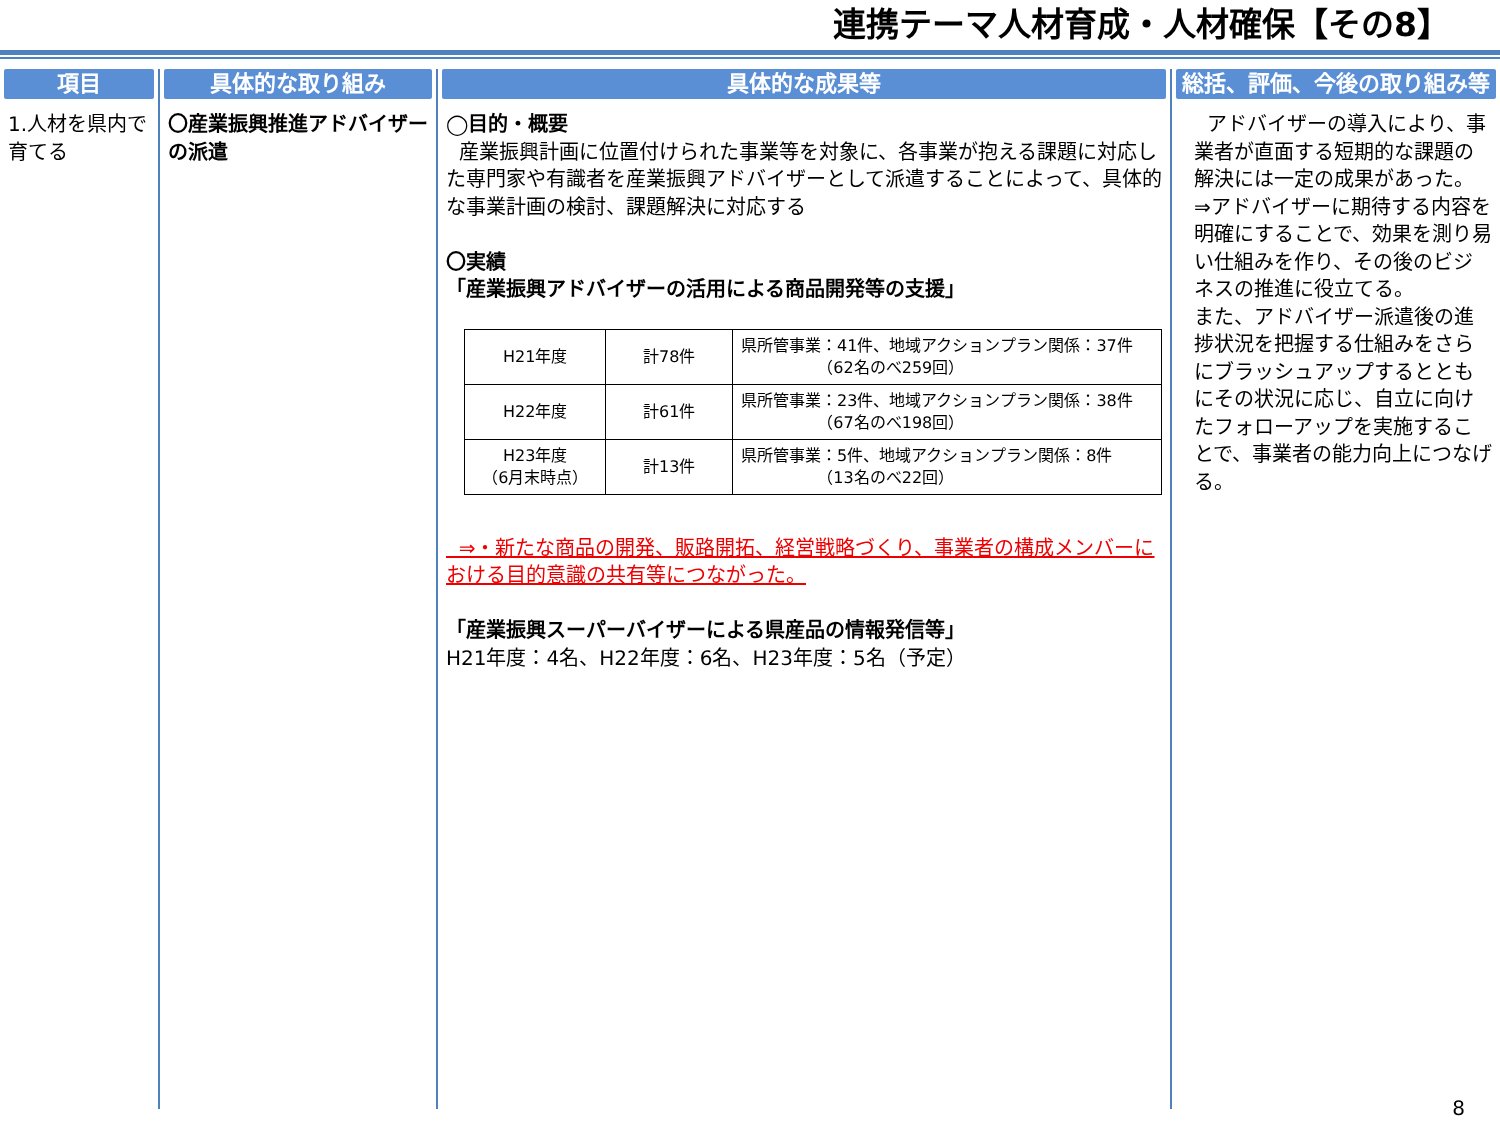連携テーマ人材育成・人材確保【その8】
項目
1.人材を県内で育てる
具体的な取り組み
〇産業振興推進アドバイザーの派遣
具体的な成果等
◯目的・概要
産業振興計画に位置付けられた事業等を対象に、各事業が抱える課題に対応した専門家や有識者を産業振興アドバイザーとして派遣することによって、具体的な事業計画の検討、課題解決に対応する
〇実績
「産業振興アドバイザーの活用による商品開発等の支援」
| H21年度 | 計78件 | 県所管事業：41件、地域アクションプラン関係：37件 （62名のべ259回） |
| H22年度 | 計61件 | 県所管事業：23件、地域アクションプラン関係：38件 （67名のべ198回） |
| H23年度 （6月末時点） | 計13件 | 県所管事業：5件、地域アクションプラン関係：8件 （13名のべ22回） |
⇒・新たな商品の開発、販路開拓、経営戦略づくり、事業者の構成メンバーにおける目的意識の共有等につながった。
「産業振興スーパーバイザーによる県産品の情報発信等」
H21年度：4名、H22年度：6名、H23年度：5名（予定）
総括、評価、今後の取り組み等
アドバイザーの導入により、事業者が直面する短期的な課題の解決には一定の成果があった。
⇒アドバイザーに期待する内容を明確にすることで、効果を測り易い仕組みを作り、その後のビジネスの推進に役立てる。
また、アドバイザー派遣後の進捗状況を把握する仕組みをさらにブラッシュアップするとともにその状況に応じ、自立に向けたフォローアップを実施することで、事業者の能力向上につなげる。
8